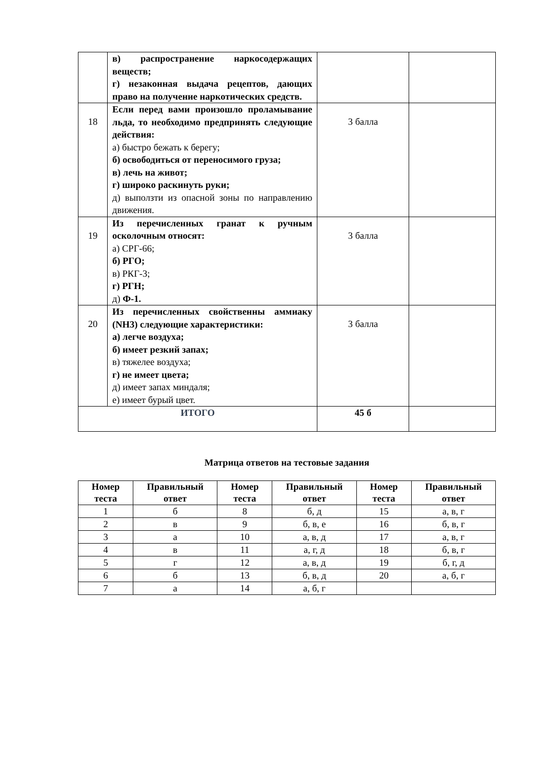| | в) распространение наркосодержащих веществ; г) незаконная выдача рецептов, дающих право на получение наркотических средств. | | |
| 18 | Если перед вами произошло проламывание льда, то необходимо предпринять следующие действия: а) быстро бежать к берегу; б) освободиться от переносимого груза; в) лечь на живот; г) широко раскинуть руки; д) выползти из опасной зоны по направлению движения. | 3 балла | |
| 19 | Из перечисленных гранат к ручным осколочным относят: а) СРГ-66; б) РГО; в) РКГ-3; г) РГН; д) Ф-1. | 3 балла | |
| 20 | Из перечисленных свойственны аммиаку (NH3) следующие характеристики: а) легче воздуха; б) имеет резкий запах; в) тяжелее воздуха; г) не имеет цвета; д) имеет запах миндаля; е) имеет бурый цвет. | 3 балла | |
| ИТОГО | | 45 б | |
Матрица ответов на тестовые задания
| Номер теста | Правильный ответ | Номер теста | Правильный ответ | Номер теста | Правильный ответ |
| --- | --- | --- | --- | --- | --- |
| 1 | б | 8 | б, д | 15 | а, в, г |
| 2 | в | 9 | б, в, е | 16 | б, в, г |
| 3 | а | 10 | а, в, д | 17 | а, в, г |
| 4 | в | 11 | а, г, д | 18 | б, в, г |
| 5 | г | 12 | а, в, д | 19 | б, г, д |
| 6 | б | 13 | б, в, д | 20 | а, б, г |
| 7 | а | 14 | а, б, г | | |